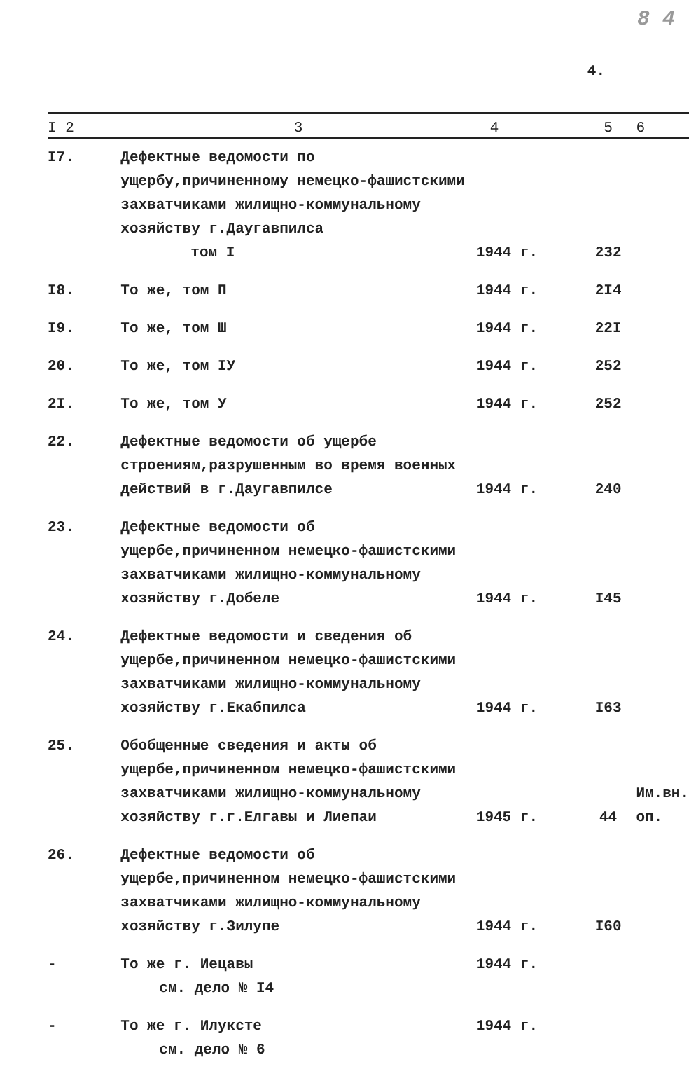8 4
4.
| I 2 | 3 | 4 | 5 | 6 |
| --- | --- | --- | --- | --- |
| I7. | Дефектные ведомости по ущербу,причиненному немецко-фашистскими захватчиками жилищно-коммунальному хозяйству г.Даугавпилса том I | 1944 г. | 232 | |
| I8. | То же, том П | 1944 г. | 2I4 | |
| I9. | То же, том Ш | 1944 г. | 22I | |
| 20. | То же, том IУ | 1944 г. | 252 | |
| 2I. | То же, том У | 1944 г. | 252 | |
| 22. | Дефектные ведомости об ущербе строениям,разрушенным во время военных действий в г.Даугавпилсе | 1944 г. | 240 | |
| 23. | Дефектные ведомости об ущербе,причиненном немецко-фашистскими захватчиками жилищно-коммунальному хозяйству г.Добеле | 1944 г. | I45 | |
| 24. | Дефектные ведомости и сведения об ущербе,причиненном немецко-фашистскими захватчиками жилищно-коммунальному хозяйству г.Екабпилса | 1944 г. | I63 | |
| 25. | Обобщенные сведения и акты об ущербе,причиненном немецко-фашистскими захватчиками жилищно-коммунальному хозяйству г.г.Елгавы и Лиепаи | 1945 г. | 44 | Им.вн. оп. |
| 26. | Дефектные ведомости об ущербе,причиненном немецко-фашистскими захватчиками жилищно-коммунальному хозяйству г.Зилупе | 1944 г. | I60 | |
| - | То же г. Иецавы см. дело № I4 | 1944 г. | | |
| - | То же г. Илуксте см. дело № 6 | 1944 г. | | |